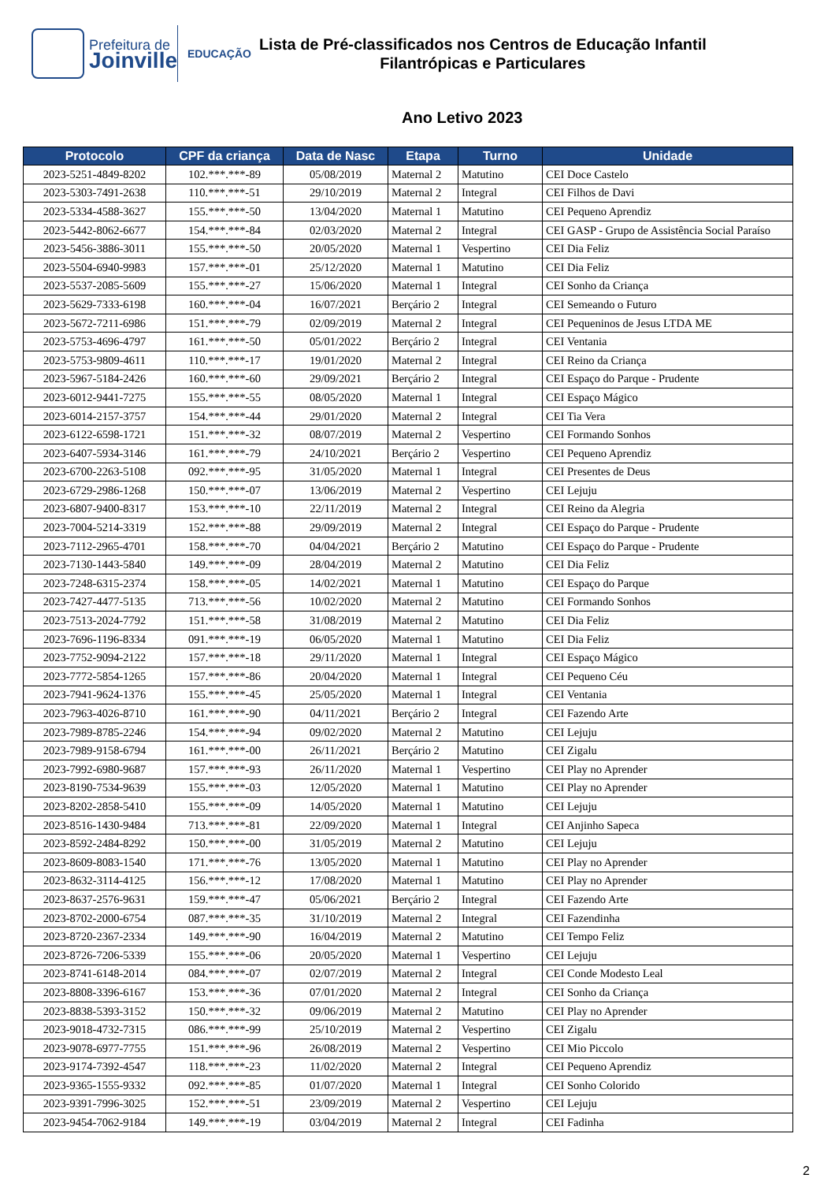Prefeitura de
Joinville
EDUCAÇÃO
Lista de Pré-classificados nos Centros de Educação Infantil
Filantrópicas e Particulares
Ano Letivo 2023
| Protocolo | CPF da criança | Data de Nasc | Etapa | Turno | Unidade |
| --- | --- | --- | --- | --- | --- |
| 2023-5251-4849-8202 | 102.***.***-89 | 05/08/2019 | Maternal 2 | Matutino | CEI Doce Castelo |
| 2023-5303-7491-2638 | 110.***.***-51 | 29/10/2019 | Maternal 2 | Integral | CEI Filhos de Davi |
| 2023-5334-4588-3627 | 155.***.***-50 | 13/04/2020 | Maternal 1 | Matutino | CEI Pequeno Aprendiz |
| 2023-5442-8062-6677 | 154.***.***-84 | 02/03/2020 | Maternal 2 | Integral | CEI GASP - Grupo de Assistência Social Paraíso |
| 2023-5456-3886-3011 | 155.***.***-50 | 20/05/2020 | Maternal 1 | Vespertino | CEI Dia Feliz |
| 2023-5504-6940-9983 | 157.***.***-01 | 25/12/2020 | Maternal 1 | Matutino | CEI Dia Feliz |
| 2023-5537-2085-5609 | 155.***.***-27 | 15/06/2020 | Maternal 1 | Integral | CEI Sonho da Criança |
| 2023-5629-7333-6198 | 160.***.***-04 | 16/07/2021 | Berçário 2 | Integral | CEI Semeando o Futuro |
| 2023-5672-7211-6986 | 151.***.***-79 | 02/09/2019 | Maternal 2 | Integral | CEI Pequeninos de Jesus LTDA ME |
| 2023-5753-4696-4797 | 161.***.***-50 | 05/01/2022 | Berçário 2 | Integral | CEI Ventania |
| 2023-5753-9809-4611 | 110.***.***-17 | 19/01/2020 | Maternal 2 | Integral | CEI Reino da Criança |
| 2023-5967-5184-2426 | 160.***.***-60 | 29/09/2021 | Berçário 2 | Integral | CEI Espaço do Parque - Prudente |
| 2023-6012-9441-7275 | 155.***.***-55 | 08/05/2020 | Maternal 1 | Integral | CEI Espaço Mágico |
| 2023-6014-2157-3757 | 154.***.***-44 | 29/01/2020 | Maternal 2 | Integral | CEI Tia Vera |
| 2023-6122-6598-1721 | 151.***.***-32 | 08/07/2019 | Maternal 2 | Vespertino | CEI Formando Sonhos |
| 2023-6407-5934-3146 | 161.***.***-79 | 24/10/2021 | Berçário 2 | Vespertino | CEI Pequeno Aprendiz |
| 2023-6700-2263-5108 | 092.***.***-95 | 31/05/2020 | Maternal 1 | Integral | CEI Presentes de Deus |
| 2023-6729-2986-1268 | 150.***.***-07 | 13/06/2019 | Maternal 2 | Vespertino | CEI Lejuju |
| 2023-6807-9400-8317 | 153.***.***-10 | 22/11/2019 | Maternal 2 | Integral | CEI Reino da Alegria |
| 2023-7004-5214-3319 | 152.***.***-88 | 29/09/2019 | Maternal 2 | Integral | CEI Espaço do Parque - Prudente |
| 2023-7112-2965-4701 | 158.***.***-70 | 04/04/2021 | Berçário 2 | Matutino | CEI Espaço do Parque - Prudente |
| 2023-7130-1443-5840 | 149.***.***-09 | 28/04/2019 | Maternal 2 | Matutino | CEI Dia Feliz |
| 2023-7248-6315-2374 | 158.***.***-05 | 14/02/2021 | Maternal 1 | Matutino | CEI Espaço do Parque |
| 2023-7427-4477-5135 | 713.***.***-56 | 10/02/2020 | Maternal 2 | Matutino | CEI Formando Sonhos |
| 2023-7513-2024-7792 | 151.***.***-58 | 31/08/2019 | Maternal 2 | Matutino | CEI Dia Feliz |
| 2023-7696-1196-8334 | 091.***.***-19 | 06/05/2020 | Maternal 1 | Matutino | CEI Dia Feliz |
| 2023-7752-9094-2122 | 157.***.***-18 | 29/11/2020 | Maternal 1 | Integral | CEI Espaço Mágico |
| 2023-7772-5854-1265 | 157.***.***-86 | 20/04/2020 | Maternal 1 | Integral | CEI Pequeno Céu |
| 2023-7941-9624-1376 | 155.***.***-45 | 25/05/2020 | Maternal 1 | Integral | CEI Ventania |
| 2023-7963-4026-8710 | 161.***.***-90 | 04/11/2021 | Berçário 2 | Integral | CEI Fazendo Arte |
| 2023-7989-8785-2246 | 154.***.***-94 | 09/02/2020 | Maternal 2 | Matutino | CEI Lejuju |
| 2023-7989-9158-6794 | 161.***.***-00 | 26/11/2021 | Berçário 2 | Matutino | CEI Zigalu |
| 2023-7992-6980-9687 | 157.***.***-93 | 26/11/2020 | Maternal 1 | Vespertino | CEI Play no Aprender |
| 2023-8190-7534-9639 | 155.***.***-03 | 12/05/2020 | Maternal 1 | Matutino | CEI Play no Aprender |
| 2023-8202-2858-5410 | 155.***.***-09 | 14/05/2020 | Maternal 1 | Matutino | CEI Lejuju |
| 2023-8516-1430-9484 | 713.***.***-81 | 22/09/2020 | Maternal 1 | Integral | CEI Anjinho Sapeca |
| 2023-8592-2484-8292 | 150.***.***-00 | 31/05/2019 | Maternal 2 | Matutino | CEI Lejuju |
| 2023-8609-8083-1540 | 171.***.***-76 | 13/05/2020 | Maternal 1 | Matutino | CEI Play no Aprender |
| 2023-8632-3114-4125 | 156.***.***-12 | 17/08/2020 | Maternal 1 | Matutino | CEI Play no Aprender |
| 2023-8637-2576-9631 | 159.***.***-47 | 05/06/2021 | Berçário 2 | Integral | CEI Fazendo Arte |
| 2023-8702-2000-6754 | 087.***.***-35 | 31/10/2019 | Maternal 2 | Integral | CEI Fazendinha |
| 2023-8720-2367-2334 | 149.***.***-90 | 16/04/2019 | Maternal 2 | Matutino | CEI Tempo Feliz |
| 2023-8726-7206-5339 | 155.***.***-06 | 20/05/2020 | Maternal 1 | Vespertino | CEI Lejuju |
| 2023-8741-6148-2014 | 084.***.***-07 | 02/07/2019 | Maternal 2 | Integral | CEI Conde Modesto Leal |
| 2023-8808-3396-6167 | 153.***.***-36 | 07/01/2020 | Maternal 2 | Integral | CEI Sonho da Criança |
| 2023-8838-5393-3152 | 150.***.***-32 | 09/06/2019 | Maternal 2 | Matutino | CEI Play no Aprender |
| 2023-9018-4732-7315 | 086.***.***-99 | 25/10/2019 | Maternal 2 | Vespertino | CEI Zigalu |
| 2023-9078-6977-7755 | 151.***.***-96 | 26/08/2019 | Maternal 2 | Vespertino | CEI Mio Piccolo |
| 2023-9174-7392-4547 | 118.***.***-23 | 11/02/2020 | Maternal 2 | Integral | CEI Pequeno Aprendiz |
| 2023-9365-1555-9332 | 092.***.***-85 | 01/07/2020 | Maternal 1 | Integral | CEI Sonho Colorido |
| 2023-9391-7996-3025 | 152.***.***-51 | 23/09/2019 | Maternal 2 | Vespertino | CEI Lejuju |
| 2023-9454-7062-9184 | 149.***.***-19 | 03/04/2019 | Maternal 2 | Integral | CEI Fadinha |
2